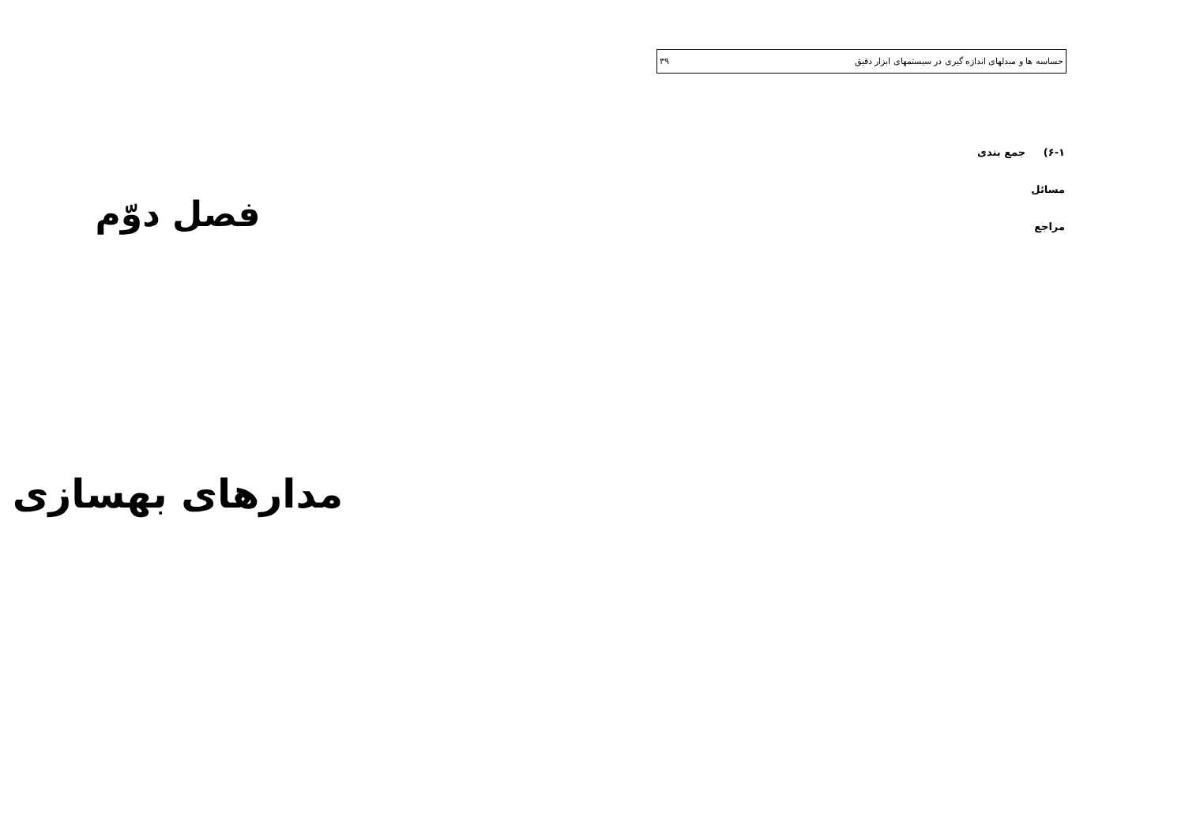حساسه ها و مبدلهای اندازه گیری در سیستمهای ابزار دقیق ۳۹
۶-۱) جمع بندی
مسائل
مراجع
فصل دوّم
مدارهای بهسازی